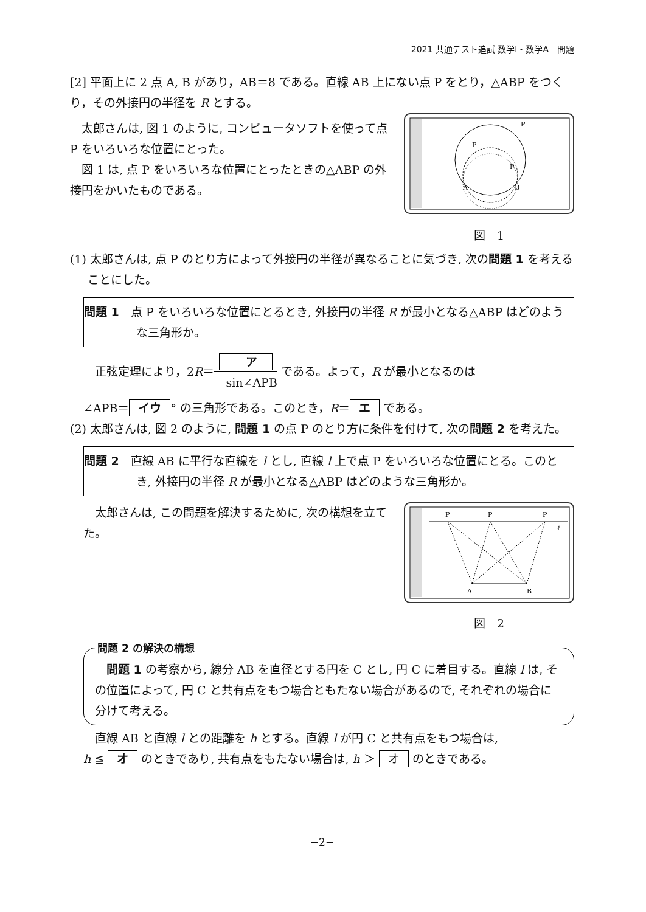2021 共通テスト追試 数学Ⅰ・数学A　問題
[2] 平面上に 2 点 A, B があり，AB＝8 である。直線 AB 上にない点 P をとり，△ABP をつくり，その外接円の半径を R とする。
太郎さんは, 図 1 のように, コンピュータソフトを使って点 P をいろいろな位置にとった。
図 1 は, 点 P をいろいろな位置にとったときの△ABP の外接円をかいたものである。
P
P
P
A
B
図　1
(1) 太郎さんは, 点 P のとり方によって外接円の半径が異なることに気づき, 次の問題 1 を考えることにした。
問題 1　点 P をいろいろな位置にとるとき, 外接円の半径 R が最小となる△ABP はどのような三角形か。
正弦定理により，2R＝ア sin∠APB である。よって，R が最小となるのは
∠APB＝ イウ ° の三角形である。このとき，R＝ エ である。
(2) 太郎さんは, 図 2 のように, 問題 1 の点 P のとり方に条件を付けて, 次の問題 2 を考えた。
問題 2　直線 AB に平行な直線を l とし, 直線 l 上で点 P をいろいろな位置にとる。このとき, 外接円の半径 R が最小となる△ABP はどのような三角形か。
太郎さんは, この問題を解決するために, 次の構想を立てた。
P
P
P
ℓ
A
B
図　2
問題 2 の解決の構想
問題 1 の考察から, 線分 AB を直径とする円を C とし, 円 C に着目する。直線 l は, その位置によって, 円 C と共有点をもつ場合ともたない場合があるので, それぞれの場合に分けて考える。
直線 AB と直線 l との距離を h とする。直線 l が円 C と共有点をもつ場合は,
h ≦ オ のときであり, 共有点をもたない場合は, h ＞ オ のときである。
−2−